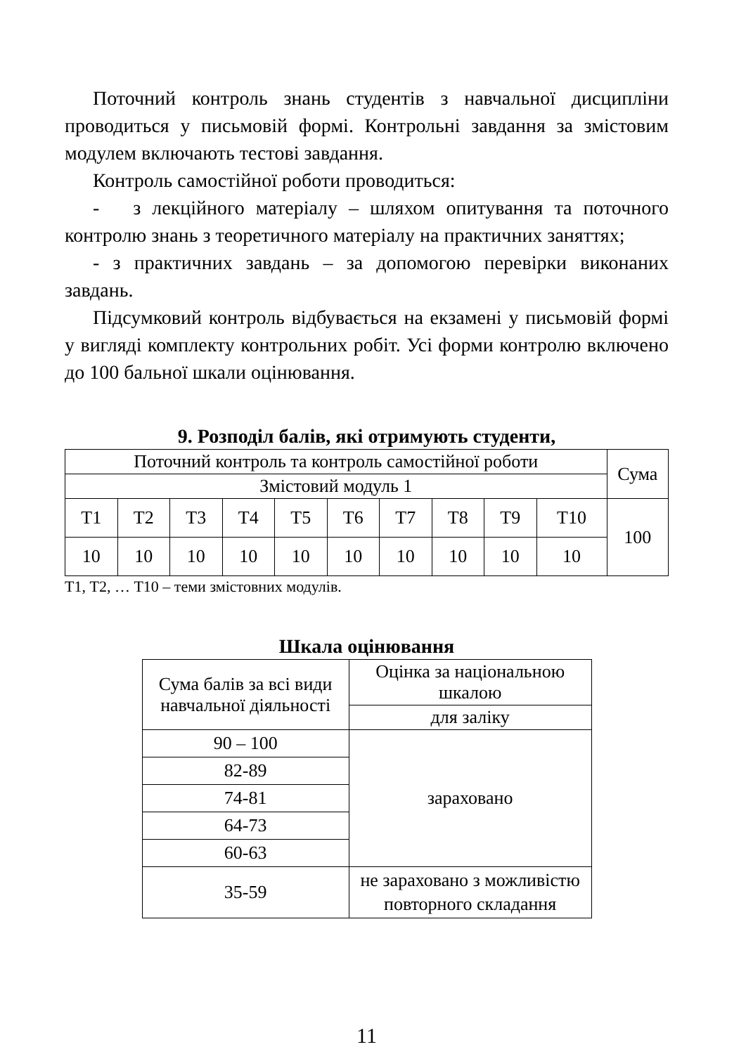Поточний контроль знань студентів з навчальної дисципліни проводиться у письмовій формі. Контрольні завдання за змістовим модулем включають тестові завдання.
Контроль самостійної роботи проводиться:
- з лекційного матеріалу – шляхом опитування та поточного контролю знань з теоретичного матеріалу на практичних заняттях;
- з практичних завдань – за допомогою перевірки виконаних завдань.
Підсумковий контроль відбувається на екзамені у письмовій формі у вигляді комплекту контрольних робіт. Усі форми контролю включено до 100 бальної шкали оцінювання.
9. Розподіл балів, які отримують студенти,
| Поточний контроль та контроль самостійної роботи | | | | | | | | | | Сума |
| --- | --- | --- | --- | --- | --- | --- | --- | --- | --- | --- |
| Змістовий модуль 1 | | | | | | | | | | |
| Т1 | Т2 | Т3 | Т4 | Т5 | Т6 | Т7 | Т8 | Т9 | Т10 | 100 |
| 10 | 10 | 10 | 10 | 10 | 10 | 10 | 10 | 10 | 10 | |
Т1, Т2, … Т10 – теми змістовних модулів.
Шкала оцінювання
| Сума балів за всі види навчальної діяльності | Оцінка за національною шкалою |
| --- | --- |
| | для заліку |
| 90 – 100 | зараховано |
| 82-89 | |
| 74-81 | |
| 64-73 | |
| 60-63 | |
| 35-59 | не зараховано з можливістю повторного складання |
11